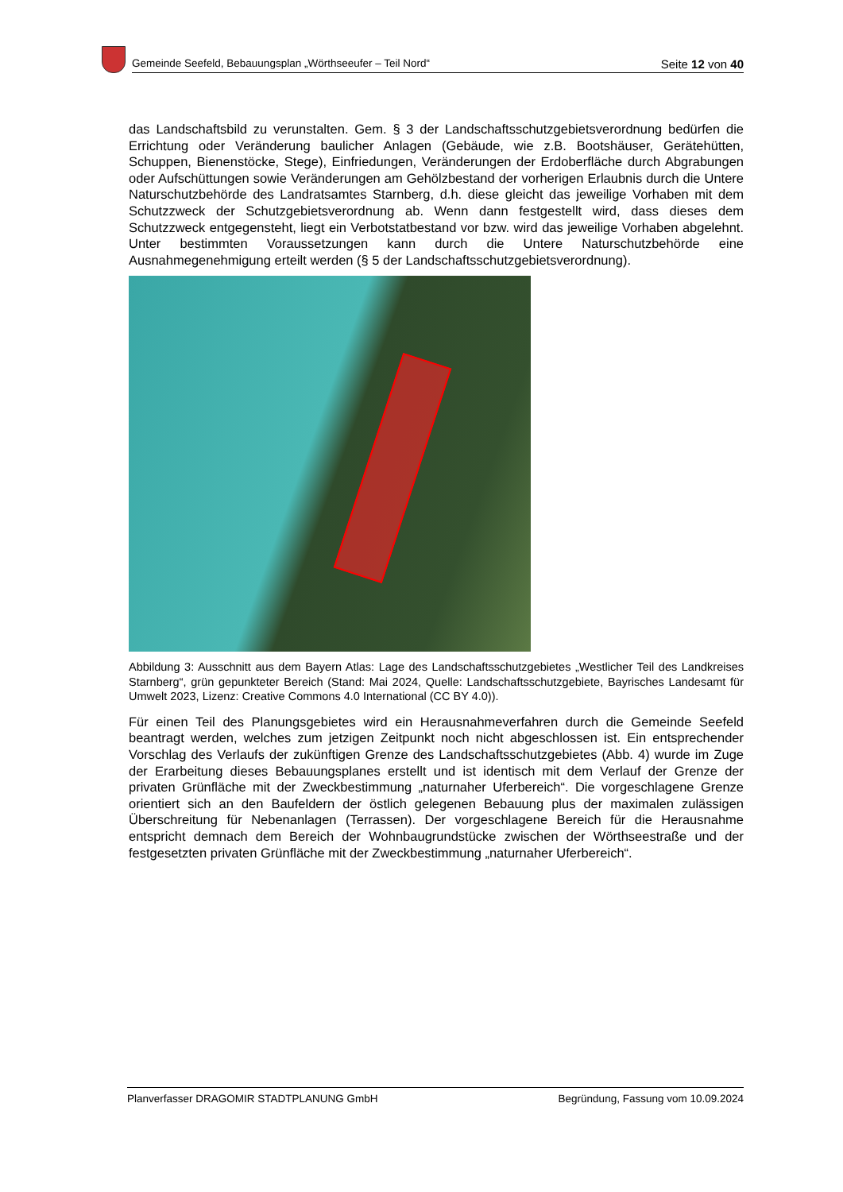Gemeinde Seefeld, Bebauungsplan „Wörthseeufer – Teil Nord“Seite 12 von 40
das Landschaftsbild zu verunstalten. Gem. § 3 der Landschaftsschutzgebietsverordnung bedürfen die Errichtung oder Veränderung baulicher Anlagen (Gebäude, wie z.B. Bootshäuser, Gerätehütten, Schuppen, Bienenstöcke, Stege), Einfriedungen, Veränderungen der Erdoberfläche durch Abgrabungen oder Aufschüttungen sowie Veränderungen am Gehölzbestand der vorherigen Erlaubnis durch die Untere Naturschutzbehörde des Landratsamtes Starnberg, d.h. diese gleicht das jeweilige Vorhaben mit dem Schutzzweck der Schutzgebietsverordnung ab. Wenn dann festgestellt wird, dass dieses dem Schutzzweck entgegensteht, liegt ein Verbotstatbestand vor bzw. wird das jeweilige Vorhaben abgelehnt. Unter bestimmten Voraussetzungen kann durch die Untere Naturschutzbehörde eine Ausnahmegenehmigung erteilt werden (§ 5 der Landschaftsschutzgebietsverordnung).
Abbildung 3: Ausschnitt aus dem Bayern Atlas: Lage des Landschaftsschutzgebietes „Westlicher Teil des Landkreises Starnberg“, grün gepunkteter Bereich (Stand: Mai 2024, Quelle: Landschaftsschutzgebiete, Bayrisches Landesamt für Umwelt 2023, Lizenz: Creative Commons 4.0 International (CC BY 4.0)).
Für einen Teil des Planungsgebietes wird ein Herausnahmeverfahren durch die Gemeinde Seefeld beantragt werden, welches zum jetzigen Zeitpunkt noch nicht abgeschlossen ist. Ein entsprechender Vorschlag des Verlaufs der zukünftigen Grenze des Landschaftsschutzgebietes (Abb. 4) wurde im Zuge der Erarbeitung dieses Bebauungsplanes erstellt und ist identisch mit dem Verlauf der Grenze der privaten Grünfläche mit der Zweckbestimmung „naturnaher Uferbereich“. Die vorgeschlagene Grenze orientiert sich an den Baufeldern der östlich gelegenen Bebauung plus der maximalen zulässigen Überschreitung für Nebenanlagen (Terrassen). Der vorgeschlagene Bereich für die Herausnahme entspricht demnach dem Bereich der Wohnbaugrundstücke zwischen der Wörthseestraße und der festgesetzten privaten Grünfläche mit der Zweckbestimmung „naturnaher Uferbereich“.
Planverfasser DRAGOMIR STADTPLANUNG GmbH Begründung, Fassung vom 10.09.2024